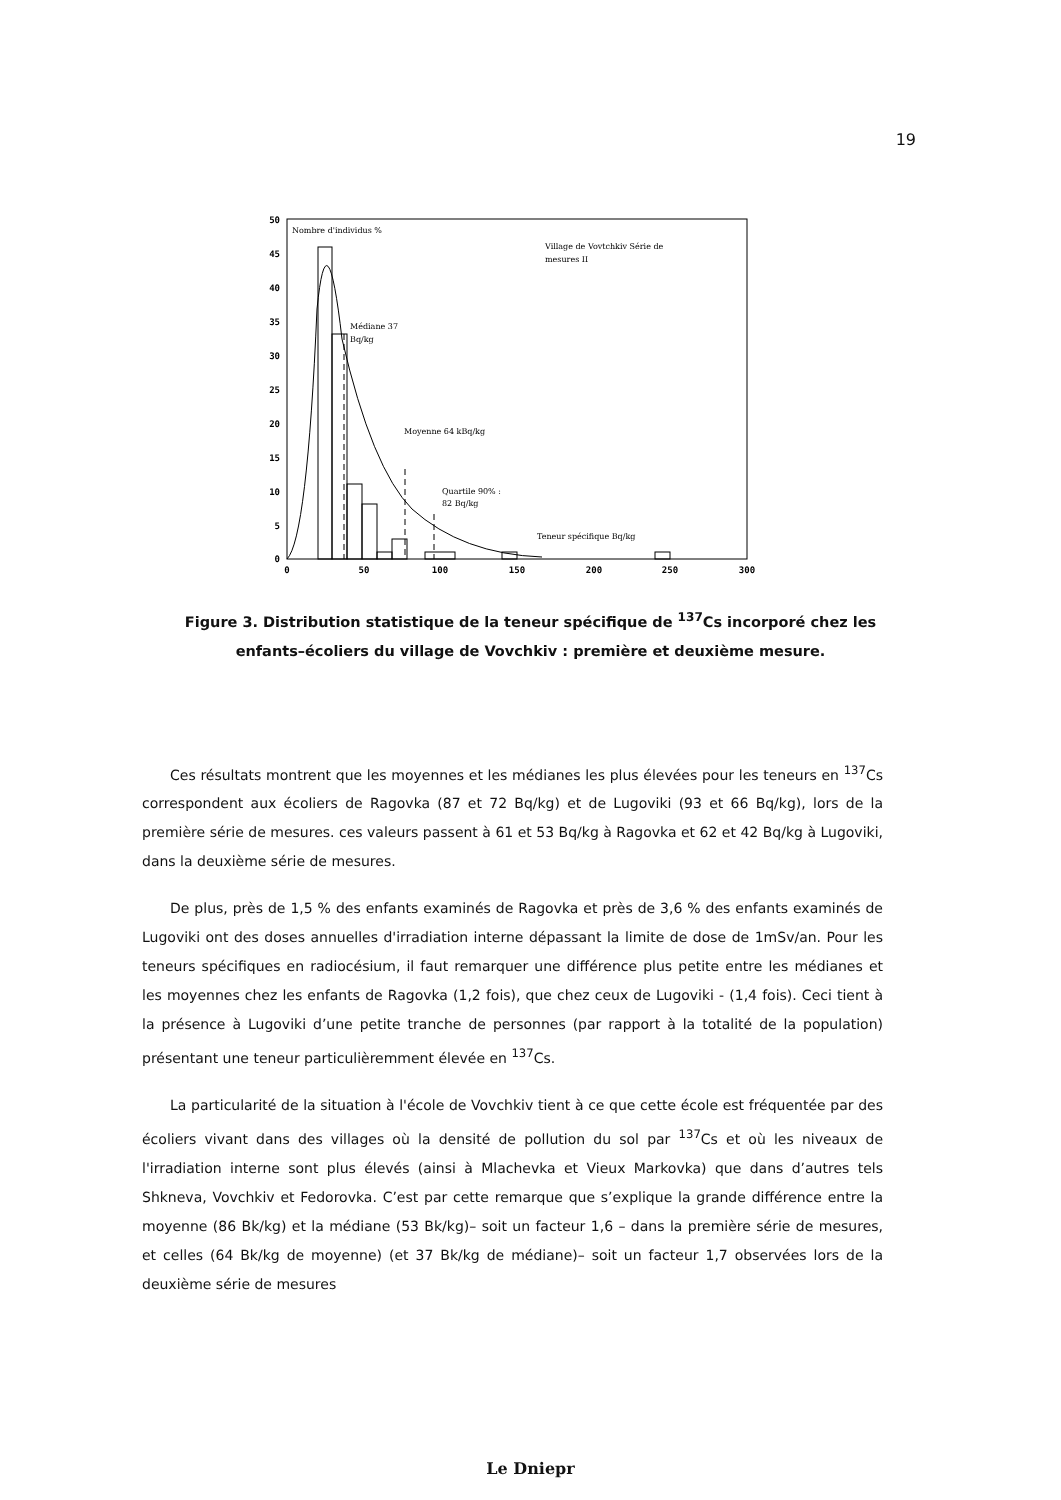19
50
45
40
35
30
25
20
15
10
5
0
0
50
100
150
200
250
300
Nombre d'individus %
Village de Vovtchkiv Série de
mesures II
Médiane 37
Bq/kg
Moyenne 64 kBq/kg
Quartile 90% :
82 Bq/kg
Teneur spécifique Bq/kg
Figure 3. Distribution statistique de la teneur spécifique de <sup>137</sup>Cs incorporé chez les enfants–écoliers du village de Vovchkiv : première et deuxième mesure.
Ces résultats montrent que les moyennes et les médianes les plus élevées pour les teneurs en <sup>137</sup>Cs correspondent aux écoliers de Ragovka (87 et 72 Bq/kg) et de Lugoviki (93 et 66 Bq/kg), lors de la première série de mesures. ces valeurs passent à 61 et 53 Bq/kg à Ragovka et 62 et 42 Bq/kg à Lugoviki, dans la deuxième série de mesures.
De plus, près de 1,5 % des enfants examinés de Ragovka et près de 3,6 % des enfants examinés de Lugoviki ont des doses annuelles d'irradiation interne dépassant la limite de dose de 1mSv/an. Pour les teneurs spécifiques en radiocésium, il faut remarquer une différence plus petite entre les médianes et les moyennes chez les enfants de Ragovka (1,2 fois), que chez ceux de Lugoviki - (1,4 fois). Ceci tient à la présence à Lugoviki d’une petite tranche de personnes (par rapport à la totalité de la population) présentant une teneur particulièremment élevée en <sup>137</sup>Cs.
La particularité de la situation à l'école de Vovchkiv tient à ce que cette école est fréquentée par des écoliers vivant dans des villages où la densité de pollution du sol par <sup>137</sup>Cs et où les niveaux de l'irradiation interne sont plus élevés (ainsi à Mlachevka et Vieux Markovka) que dans d’autres tels Shkneva, Vovchkiv et Fedorovka. C’est par cette remarque que s’explique la grande différence entre la moyenne (86 Bk/kg) et la médiane (53 Bk/kg)– soit un facteur 1,6 – dans la première série de mesures, et celles (64 Bk/kg de moyenne) (et 37 Bk/kg de médiane)– soit un facteur 1,7 observées lors de la deuxième série de mesures
Le Dniepr